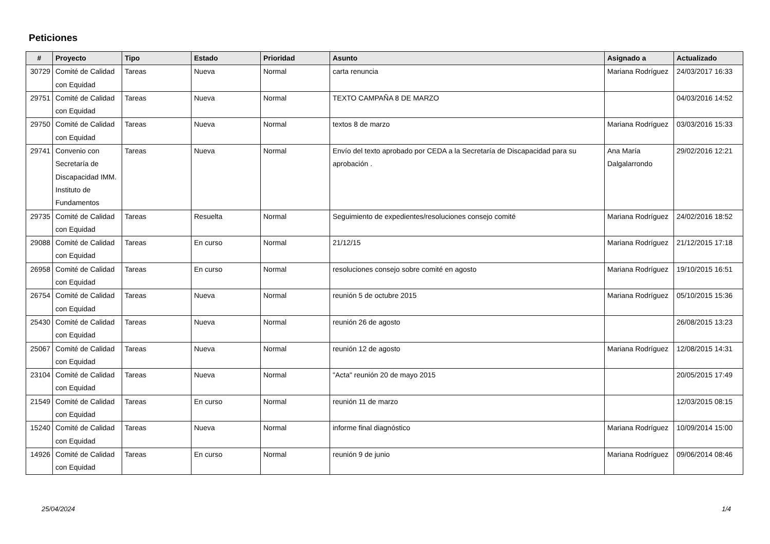Peticiones
| # | Proyecto | Tipo | Estado | Prioridad | Asunto | Asignado a | Actualizado |
| --- | --- | --- | --- | --- | --- | --- | --- |
| 30729 | Comité de Calidad con Equidad | Tareas | Nueva | Normal | carta renuncia | Mariana Rodríguez | 24/03/2017 16:33 |
| 29751 | Comité de Calidad con Equidad | Tareas | Nueva | Normal | TEXTO CAMPAÑA 8 DE MARZO | | 04/03/2016 14:52 |
| 29750 | Comité de Calidad con Equidad | Tareas | Nueva | Normal | textos 8 de marzo | Mariana Rodríguez | 03/03/2016 15:33 |
| 29741 | Convenio con Secretaría de Discapacidad IMM. Instituto de Fundamentos | Tareas | Nueva | Normal | Envío del texto aprobado por CEDA a la Secretaría de Discapacidad para su aprobación . | Ana María Dalgalarrondo | 29/02/2016 12:21 |
| 29735 | Comité de Calidad con Equidad | Tareas | Resuelta | Normal | Seguimiento de expedientes/resoluciones consejo comité | Mariana Rodríguez | 24/02/2016 18:52 |
| 29088 | Comité de Calidad con Equidad | Tareas | En curso | Normal | 21/12/15 | Mariana Rodríguez | 21/12/2015 17:18 |
| 26958 | Comité de Calidad con Equidad | Tareas | En curso | Normal | resoluciones consejo sobre comité en agosto | Mariana Rodríguez | 19/10/2015 16:51 |
| 26754 | Comité de Calidad con Equidad | Tareas | Nueva | Normal | reunión 5 de octubre 2015 | Mariana Rodríguez | 05/10/2015 15:36 |
| 25430 | Comité de Calidad con Equidad | Tareas | Nueva | Normal | reunión 26 de agosto | | 26/08/2015 13:23 |
| 25067 | Comité de Calidad con Equidad | Tareas | Nueva | Normal | reunión 12 de agosto | Mariana Rodríguez | 12/08/2015 14:31 |
| 23104 | Comité de Calidad con Equidad | Tareas | Nueva | Normal | "Acta" reunión 20 de mayo 2015 | | 20/05/2015 17:49 |
| 21549 | Comité de Calidad con Equidad | Tareas | En curso | Normal | reunión 11 de marzo | | 12/03/2015 08:15 |
| 15240 | Comité de Calidad con Equidad | Tareas | Nueva | Normal | informe final diagnóstico | Mariana Rodríguez | 10/09/2014 15:00 |
| 14926 | Comité de Calidad con Equidad | Tareas | En curso | Normal | reunión 9 de junio | Mariana Rodríguez | 09/06/2014 08:46 |
25/04/2024 1/4